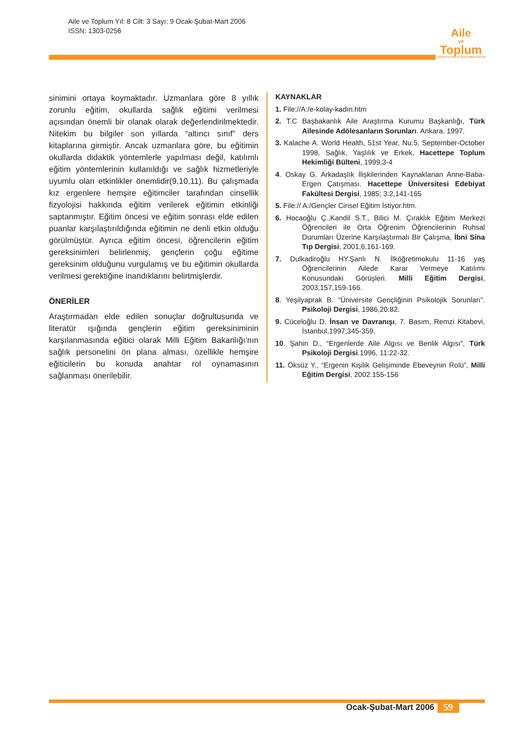Aile ve Toplum Yıl: 8 Cilt: 3 Sayı: 9 Ocak-Şubat-Mart 2006
ISSN: 1303-0256
Aile
ve
Toplum
EĞİTİM-KÜLTÜR VE ARAŞTIRMA DERGİSİ
sinimini ortaya koymaktadır. Uzmanlara göre 8 yıllık zorunlu eğitim, okullarda sağlık eğitimi verilmesi açısından önemli bir olanak olarak değerlendirilmektedir. Nitekim bu bilgiler son yıllarda “altıncı sınıf” ders kitaplarına girmiştir. Ancak uzmanlara göre, bu eğitimin okullarda didaktik yöntemlerle yapılması değil, katılımlı eğitim yöntemlerinin kullanıldığı ve sağlık hizmetleriyle uyumlu olan etkinlikler önemlidir(9,10,11). Bu çalışmada kız ergenlere hemşire eğitimciler tarafından cinsellik fizyolojisi hakkında eğitim verilerek eğitimin etkinliği saptanmıştır. Eğitim öncesi ve eğitim sonrası elde edilen puanlar karşılaştırıldığında eğitimin ne denli etkin olduğu görülmüştür. Ayrıca eğitim öncesi, öğrencilerin eğitim gereksinimleri belirlenmiş, gençlerin çoğu eğitime gereksinim olduğunu vurgulamış ve bu eğitimin okullarda verilmesi gerektiğine inandıklarını belirtmişlerdir.
ÖNERİLER
Araştırmadan elde edilen sonuçlar doğrultusunda ve literatür ışığında gençlerin eğitim gereksiniminin karşılanmasında eğitici olarak Milli Eğitim Bakanlığı’nın sağlık personelini ön plana alması, özellikle hemşire eğiticilerin bu konuda anahtar rol oynamasının sağlanması önerilebilir.
KAYNAKLAR
1. File://A:/e-kolay-kadın.htm
2. T.C Başbakanlık Aile Araştırma Kurumu Başkanlığı, Türk Ailesinde Adölesanların Sorunları. Ankara. 1997.
3. Kalache A. World Health, 51st Year, Nu.5, September-October 1998, Sağlık, Yaşlılık ve Erkek, Hacettepe Toplum Hekimliği Bülteni, 1999,3-4
4. Oskay G. Arkadaşlık İlişkilerinden Kaynaklanan Anne-Baba-Ergen Çatışması. Hacettepe Üniversitesi Edebiyat Fakültesi Dergisi, 1985; 3:2,141-165
5. File:// A:/Gençler Cinsel Eğitim İstiyor.htm.
6. Hocaoğlu Ç.,Kandil S.T., Bilici M. Çıraklık Eğitim Merkezi Öğrencileri ile Orta Öğrenim Öğrencilerinin Ruhsal Durumları Üzerine Karşılaştırmalı Bir Çalışma, İbni Sina Tıp Dergisi, 2001,6,161-169.
7. Dulkadiroğlu HY.Şanlı N. İlköğretimokulu 11-16 yaş Öğrencilerinin Ailede Karar Vermeye Katılımı Konusundaki Görüşleri. Milli Eğitim Dergisi, 2003,157,159-166.
8. Yeşilyaprak B. “Üniversite Gençliğinin Psikolojik Sorunları”. Psikoloji Dergisi, 1986,20:82.
9. Cüceloğlu D. İnsan ve Davranışı, 7. Basım, Remzi Kitabevi, İstanbul,1997;345-359.
10. Şahin D., “Ergenlerde Aile Algısı ve Benlik Algısı”, Türk Psikoloji Dergisi.1996, 11:22-32.
11. Öksüz Y., “Ergenin Kişilik Gelişiminde Ebeveynin Rolü”, Milli Eğitim Dergisi, 2002.155-156
Ocak-Şubat-Mart 2006 59